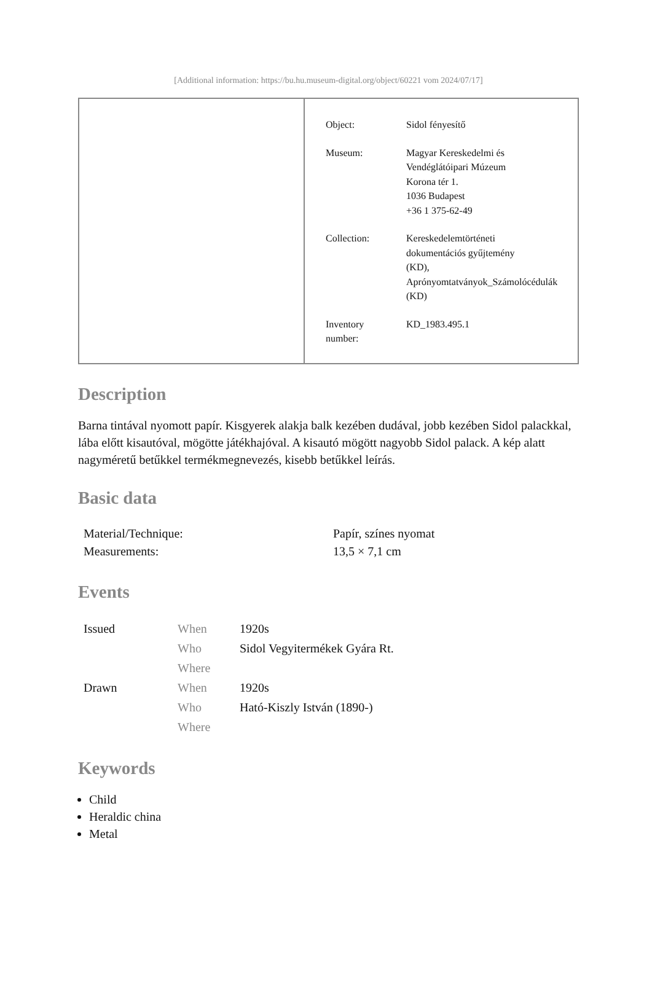[Additional information: https://bu.hu.museum-digital.org/object/60221 vom 2024/07/17]
| Object: | Sidol fényesítő |
| Museum: | Magyar Kereskedelmi és Vendéglátóipari Múzeum Korona tér 1. 1036 Budapest +36 1 375-62-49 |
| Collection: | Kereskedelemtörténeti dokumentációs gyűjtemény (KD), Aprónyomtatványok_Számolócédulák (KD) |
| Inventory number: | KD_1983.495.1 |
Description
Barna tintával nyomott papír. Kisgyerek alakja balk kezében dudával, jobb kezében Sidol palackkal, lába előtt kisautóval, mögötte játékhajóval. A kisautó mögött nagyobb Sidol palack. A kép alatt nagyméretű betűkkel termékmegnevezés, kisebb betűkkel leírás.
Basic data
| Material/Technique: | Papír, színes nyomat |
| Measurements: | 13,5 × 7,1 cm |
Events
| Issued | When | 1920s |
| | Who | Sidol Vegyitermékek Gyára Rt. |
| | Where | |
| Drawn | When | 1920s |
| | Who | Ható-Kiszly István (1890-) |
| | Where | |
Keywords
Child
Heraldic china
Metal